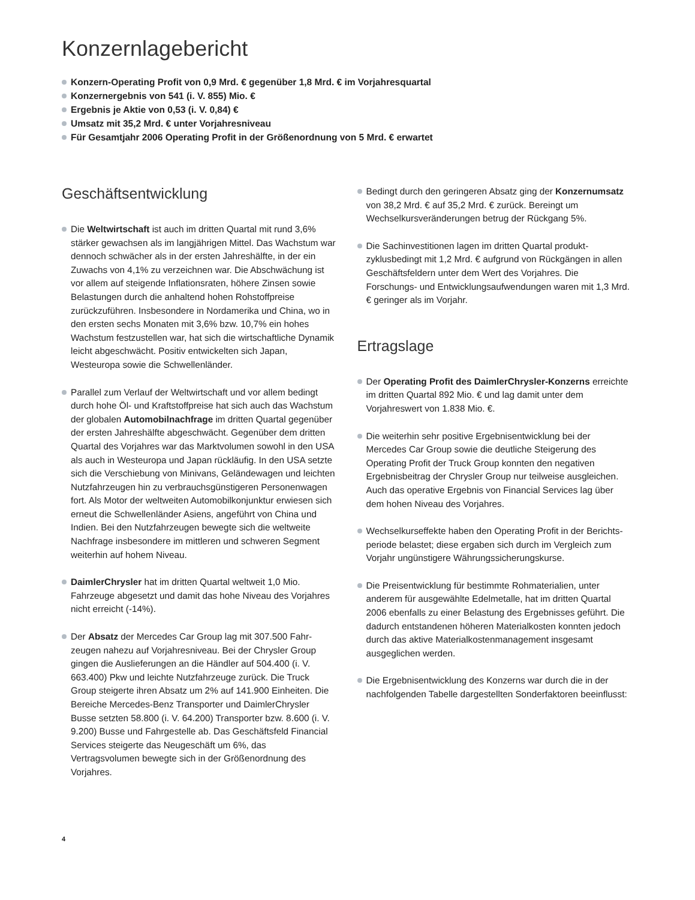Konzernlagebericht
Konzern-Operating Profit von 0,9 Mrd. € gegenüber 1,8 Mrd. € im Vorjahresquartal
Konzernergebnis von 541 (i. V. 855) Mio. €
Ergebnis je Aktie von 0,53 (i. V. 0,84) €
Umsatz mit 35,2 Mrd. € unter Vorjahresniveau
Für Gesamtjahr 2006 Operating Profit in der Größenordnung von 5 Mrd. € erwartet
Geschäftsentwicklung
Die Weltwirtschaft ist auch im dritten Quartal mit rund 3,6% stärker gewachsen als im langjährigen Mittel. Das Wachstum war dennoch schwächer als in der ersten Jahres­hälfte, in der ein Zuwachs von 4,1% zu verzeichnen war. Die Abschwächung ist vor allem auf steigende Inflationsraten, höhere Zinsen sowie Belastungen durch die anhaltend hohen Rohstoffpreise zurückzuführen. Insbesondere in Nord­amerika und China, wo in den ersten sechs Monaten mit 3,6% bzw. 10,7% ein hohes Wachstum festzustellen war, hat sich die wirtschaftliche Dynamik leicht abgeschwächt. Positiv entwickelten sich Japan, Westeuropa sowie die Schwellenländer.
Parallel zum Verlauf der Weltwirtschaft und vor allem bedingt durch hohe Öl- und Kraftstoffpreise hat sich auch das Wachstum der globalen Automobilnachfrage im dritten Quar­tal gegenüber der ersten Jahreshälfte abgeschwächt. Gegenüber dem dritten Quartal des Vorjahres war das Markt­volumen sowohl in den USA als auch in Westeuropa und Japan rückläufig. In den USA setzte sich die Verschiebung von Minivans, Geländewagen und leichten Nutzfahrzeugen hin zu verbrauchsgünstigeren Personenwagen fort. Als Motor der weltweiten Automobilkonjunktur erwiesen sich erneut die Schwellenländer Asiens, angeführt von China und Indien. Bei den Nutzfahrzeugen bewegte sich die weltweite Nachfrage insbesondere im mittleren und schweren Segment weiterhin auf hohem Niveau.
DaimlerChrysler hat im dritten Quartal weltweit 1,0 Mio. Fahrzeuge abgesetzt und damit das hohe Niveau des Vorjah­res nicht erreicht (-14%).
Der Absatz der Mercedes Car Group lag mit 307.500 Fahr­zeugen nahezu auf Vorjahresniveau. Bei der Chrysler Group gingen die Auslieferungen an die Händler auf 504.400 (i. V. 663.400) Pkw und leichte Nutzfahrzeuge zurück. Die Truck Group steigerte ihren Absatz um 2% auf 141.900 Einheiten. Die Bereiche Mercedes-Benz Transporter und DaimlerChrysler Busse setzten 58.800 (i. V. 64.200) Trans­porter bzw. 8.600 (i. V. 9.200) Busse und Fahrgestelle ab. Das Geschäftsfeld Financial Services steigerte das Neu­geschäft um 6%, das Vertragsvolumen bewegte sich in der Größenordnung des Vorjahres.
Bedingt durch den geringeren Absatz ging der Konzern­umsatz von 38,2 Mrd. € auf 35,2 Mrd. € zurück. Bereingt um Wechselkursveränderungen betrug der Rückgang 5%.
Die Sachinvestitionen lagen im dritten Quartal produkt­zyklusbedingt mit 1,2 Mrd. € aufgrund von Rückgängen in allen Geschäftsfeldern unter dem Wert des Vorjahres. Die Forschungs- und Entwicklungsaufwendungen waren mit 1,3 Mrd. € geringer als im Vorjahr.
Ertragslage
Der Operating Profit des DaimlerChrysler-Konzerns er­reichte im dritten Quartal 892 Mio. € und lag damit unter dem Vorjahreswert von 1.838 Mio. €.
Die weiterhin sehr positive Ergebnisentwicklung bei der Mercedes Car Group sowie die deutliche Steigerung des Operating Profit der Truck Group konnten den negativen Ergebnisbeitrag der Chrysler Group nur teilweise ausgleichen. Auch das operative Ergebnis von Financial Services lag über dem hohen Niveau des Vorjahres.
Wechselkurseffekte haben den Operating Profit in der Berichts­periode belastet; diese ergaben sich durch im Vergleich zum Vorjahr ungünstigere Währungssicherungskurse.
Die Preisentwicklung für bestimmte Rohmaterialien, unter anderem für ausgewählte Edelmetalle, hat im dritten Quartal 2006 ebenfalls zu einer Belastung des Ergebnisses geführt. Die dadurch entstandenen höheren Materialkosten konnten jedoch durch das aktive Materialkostenmanagement ins­gesamt ausgeglichen werden.
Die Ergebnisentwicklung des Konzerns war durch die in der nachfolgenden Tabelle dargestellten Sonderfaktoren beein­flusst:
4